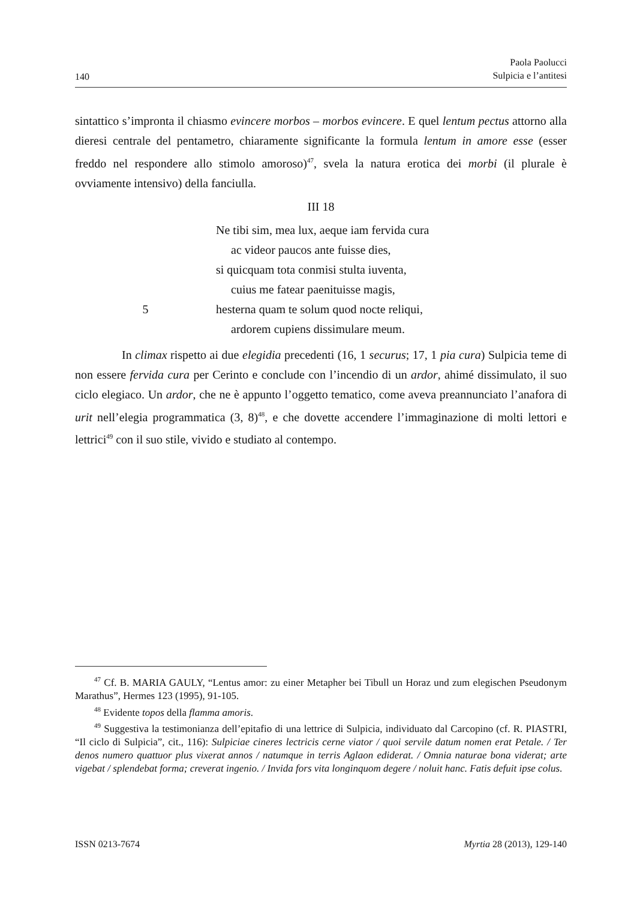140 Paola Paolucci
Sulpicia e l’antitesi
sintattico s’impronta il chiasmo evincere morbos – morbos evincere. E quel lentum pectus attorno alla dieresi centrale del pentametro, chiaramente significante la formula lentum in amore esse (esser freddo nel respondere allo stimolo amoroso)<sup>47</sup>, svela la natura erotica dei morbi (il plurale è ovviamente intensivo) della fanciulla.
III 18
Ne tibi sim, mea lux, aeque iam fervida cura
ac videor paucos ante fuisse dies,
si quicquam tota conmisi stulta iuventa,
cuius me fatear paenituisse magis,
5 hesterna quam te solum quod nocte reliqui,
ardorem cupiens dissimulare meum.
In climax rispetto ai due elegidia precedenti (16, 1 securus; 17, 1 pia cura) Sulpicia teme di non essere fervida cura per Cerinto e conclude con l’incendio di un ardor, ahimé dissimulato, il suo ciclo elegiaco. Un ardor, che ne è appunto l’oggetto tematico, come aveva preannunciato l’anafora di urit nell’elegia programmatica (3, 8)<sup>48</sup>, e che dovette accendere l’immaginazione di molti lettori e lettrici<sup>49</sup> con il suo stile, vivido e studiato al contempo.
<sup>47</sup> Cf. B. MARIA GAULY, “Lentus amor: zu einer Metapher bei Tibull un Horaz und zum elegischen Pseudonym Marathus”, Hermes 123 (1995), 91-105.
<sup>48</sup> Evidente topos della flamma amoris.
<sup>49</sup> Suggestiva la testimonianza dell’epitafio di una lettrice di Sulpicia, individuato dal Carcopino (cf. R. PIASTRI, “Il ciclo di Sulpicia”, cit., 116): Sulpiciae cineres lectricis cerne viator / quoi servile datum nomen erat Petale. / Ter denos numero quattuor plus vixerat annos / natumque in terris Aglaon ediderat. / Omnia naturae bona viderat; arte vigebat / splendebat forma; creverat ingenio. / Invida fors vita longinquom degere / noluit hanc. Fatis defuit ipse colus.
ISSN 0213-7674 Myrtia 28 (2013), 129-140